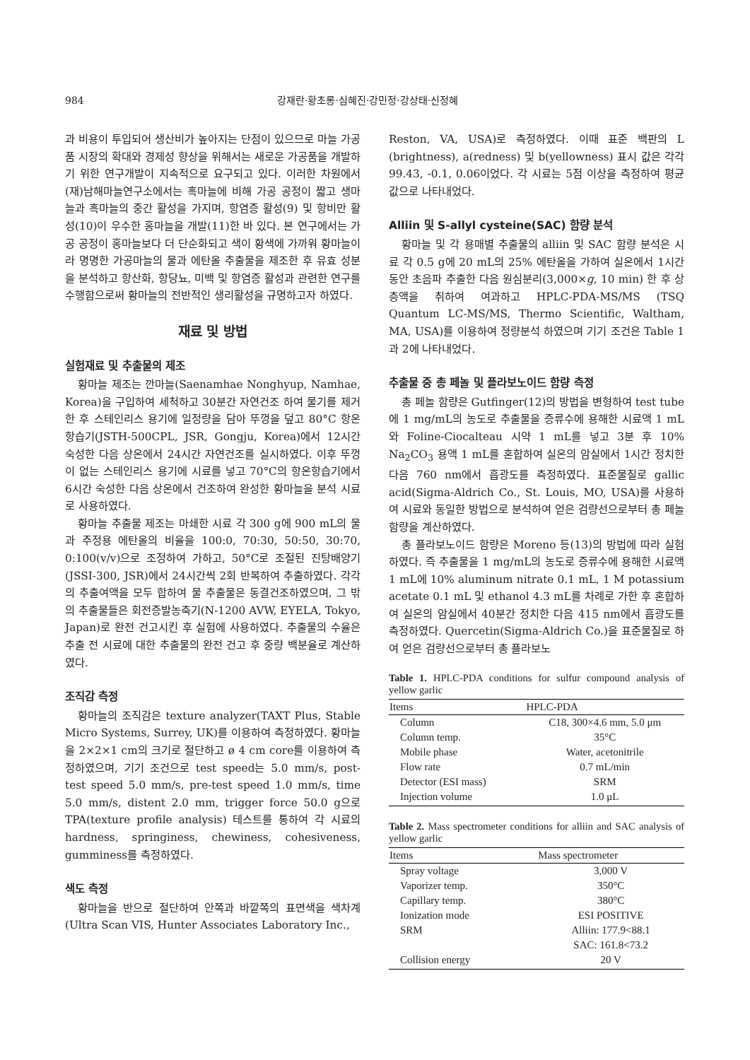984 강재란·황초롱·심혜진·강민정·강상태·신정혜
과 비용이 투입되어 생산비가 높아지는 단점이 있으므로 마늘 가공품 시장의 확대와 경제성 향상을 위해서는 새로운 가공품을 개발하기 위한 연구개발이 지속적으로 요구되고 있다. 이러한 차원에서 (재)남해마늘연구소에서는 흑마늘에 비해 가공 공정이 짧고 생마늘과 흑마늘의 중간 활성을 가지며, 항염증 활성(9) 및 항비만 활성(10)이 우수한 홍마늘을 개발(11)한 바 있다. 본 연구에서는 가공 공정이 홍마늘보다 더 단순화되고 색이 황색에 가까워 황마늘이라 명명한 가공마늘의 물과 에탄올 추출물을 제조한 후 유효 성분을 분석하고 항산화, 항당뇨, 미백 및 항염증 활성과 관련한 연구를 수행함으로써 황마늘의 전반적인 생리활성을 규명하고자 하였다.
재료 및 방법
실험재료 및 추출물의 제조
황마늘 제조는 깐마늘(Saenamhae Nonghyup, Namhae, Korea)을 구입하여 세척하고 30분간 자연건조 하여 물기를 제거한 후 스테인리스 용기에 일정량을 담아 뚜껑을 덮고 80°C 항온항습기(JSTH-500CPL, JSR, Gongju, Korea)에서 12시간 숙성한 다음 상온에서 24시간 자연건조를 실시하였다. 이후 뚜껑이 없는 스테인리스 용기에 시료를 넣고 70°C의 항온항습기에서 6시간 숙성한 다음 상온에서 건조하여 완성한 황마늘을 분석 시료로 사용하였다.
황마늘 추출물 제조는 마쇄한 시료 각 300 g에 900 mL의 물과 주정용 에탄올의 비율을 100:0, 70:30, 50:50, 30:70, 0:100(v/v)으로 조정하여 가하고, 50°C로 조절된 진탕배양기(JSSI-300, JSR)에서 24시간씩 2회 반복하여 추출하였다. 각각의 추출여액을 모두 합하여 물 추출물은 동결건조하였으며, 그 밖의 추출물들은 회전증발농축기(N-1200 AVW, EYELA, Tokyo, Japan)로 완전 건고시킨 후 실험에 사용하였다. 추출물의 수율은 추출 전 시료에 대한 추출물의 완전 건고 후 중량 백분율로 계산하였다.
조직감 측정
황마늘의 조직감은 texture analyzer(TAXT Plus, Stable Micro Systems, Surrey, UK)를 이용하여 측정하였다. 황마늘을 2×2×1 cm의 크기로 절단하고 ø 4 cm core를 이용하여 측정하였으며, 기기 조건으로 test speed는 5.0 mm/s, post-test speed 5.0 mm/s, pre-test speed 1.0 mm/s, time 5.0 mm/s, distent 2.0 mm, trigger force 50.0 g으로 TPA(texture profile analysis) 테스트를 통하여 각 시료의 hardness, springiness, chewiness, cohesiveness, gumminess를 측정하였다.
색도 측정
황마늘을 반으로 절단하여 안쪽과 바깥쪽의 표면색을 색차계(Ultra Scan VIS, Hunter Associates Laboratory Inc.,
Reston, VA, USA)로 측정하였다. 이때 표준 백판의 L (brightness), a(redness) 및 b(yellowness) 표시 값은 각각 99.43, -0.1, 0.06이었다. 각 시료는 5점 이상을 측정하여 평균값으로 나타내었다.
Alliin 및 S-allyl cysteine(SAC) 함량 분석
황마늘 및 각 용매별 추출물의 alliin 및 SAC 함량 분석은 시료 각 0.5 g에 20 mL의 25% 에탄올을 가하여 실온에서 1시간 동안 초음파 추출한 다음 원심분리(3,000×g, 10 min) 한 후 상층액을 취하여 여과하고 HPLC-PDA-MS/MS (TSQ Quantum LC-MS/MS, Thermo Scientific, Waltham, MA, USA)를 이용하여 정량분석 하였으며 기기 조건은 Table 1과 2에 나타내었다.
추출물 중 총 페놀 및 플라보노이드 함량 측정
총 페놀 함량은 Gutfinger(12)의 방법을 변형하여 test tube에 1 mg/mL의 농도로 추출물을 증류수에 용해한 시료액 1 mL와 Foline-Ciocalteau 시약 1 mL를 넣고 3분 후 10% Na<sub>2</sub>CO<sub>3</sub> 용액 1 mL를 혼합하여 실온의 암실에서 1시간 정치한 다음 760 nm에서 흡광도를 측정하였다. 표준물질로 gallic acid(Sigma-Aldrich Co., St. Louis, MO, USA)를 사용하여 시료와 동일한 방법으로 분석하여 얻은 검량선으로부터 총 페놀 함량을 계산하였다.
총 플라보노이드 함량은 Moreno 등(13)의 방법에 따라 실험하였다. 즉 추출물을 1 mg/mL의 농도로 증류수에 용해한 시료액 1 mL에 10% aluminum nitrate 0.1 mL, 1 M potassium acetate 0.1 mL 및 ethanol 4.3 mL를 차례로 가한 후 혼합하여 실온의 암실에서 40분간 정치한 다음 415 nm에서 흡광도를 측정하였다. Quercetin(Sigma-Aldrich Co.)을 표준물질로 하여 얻은 검량선으로부터 총 플라보노
Table 1. HPLC-PDA conditions for sulfur compound analysis of yellow garlic
| Items | HPLC-PDA |
| --- | --- |
| Column | C18, 300×4.6 mm, 5.0 μm |
| Column temp. | 35°C |
| Mobile phase | Water, acetonitrile |
| Flow rate | 0.7 mL/min |
| Detector (ESI mass) | SRM |
| Injection volume | 1.0 μL |
Table 2. Mass spectrometer conditions for alliin and SAC analysis of yellow garlic
| Items | Mass spectrometer |
| --- | --- |
| Spray voltage | 3,000 V |
| Vaporizer temp. | 350°C |
| Capillary temp. | 380°C |
| Ionization mode | ESI POSITIVE |
| SRM | Alliin: 177.9<88.1 |
| | SAC: 161.8<73.2 |
| Collision energy | 20 V |